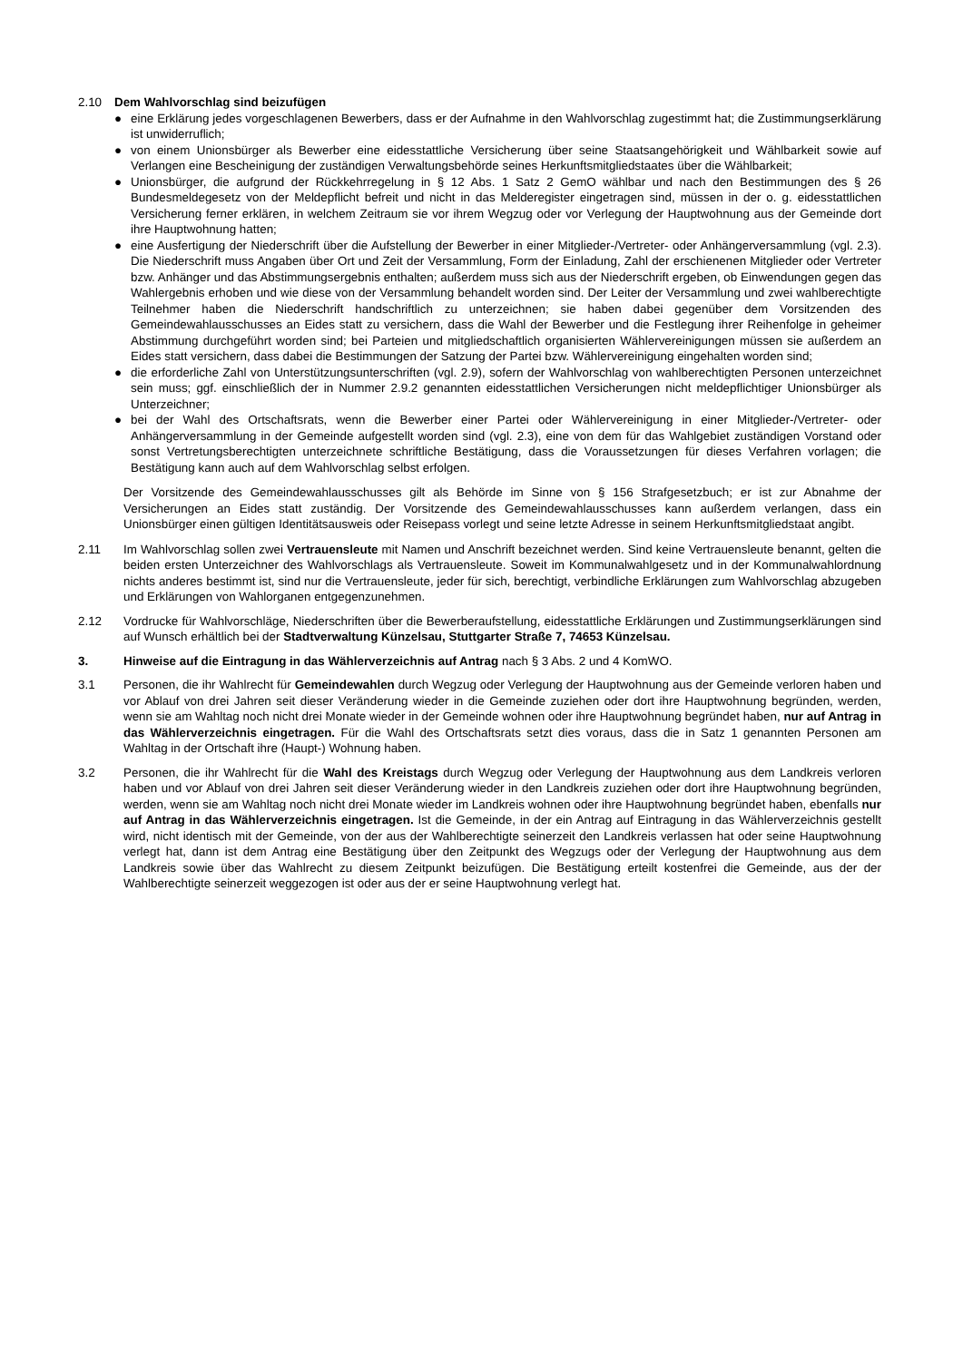2.10 Dem Wahlvorschlag sind beizufügen
● eine Erklärung jedes vorgeschlagenen Bewerbers, dass er der Aufnahme in den Wahlvorschlag zugestimmt hat; die Zustimmungserklärung ist unwiderruflich;
● von einem Unionsbürger als Bewerber eine eidesstattliche Versicherung über seine Staatsangehörigkeit und Wählbarkeit sowie auf Verlangen eine Bescheinigung der zuständigen Verwaltungsbehörde seines Herkunftsmitgliedstaates über die Wählbarkeit;
● Unionsbürger, die aufgrund der Rückkehrregelung in § 12 Abs. 1 Satz 2 GemO wählbar und nach den Bestimmungen des § 26 Bundesmeldegesetz von der Meldepflicht befreit und nicht in das Melderegister eingetragen sind, müssen in der o. g. eidesstattlichen Versicherung ferner erklären, in welchem Zeitraum sie vor ihrem Wegzug oder vor Verlegung der Hauptwohnung aus der Gemeinde dort ihre Hauptwohnung hatten;
● eine Ausfertigung der Niederschrift über die Aufstellung der Bewerber in einer Mitglieder-/Vertreter- oder Anhängerversammlung (vgl. 2.3). Die Niederschrift muss Angaben über Ort und Zeit der Versammlung, Form der Einladung, Zahl der erschienenen Mitglieder oder Vertreter bzw. Anhänger und das Abstimmungsergebnis enthalten; außerdem muss sich aus der Niederschrift ergeben, ob Einwendungen gegen das Wahlergebnis erhoben und wie diese von der Versammlung behandelt worden sind. Der Leiter der Versammlung und zwei wahlberechtigte Teilnehmer haben die Niederschrift handschriftlich zu unterzeichnen; sie haben dabei gegenüber dem Vorsitzenden des Gemeindewahlausschusses an Eides statt zu versichern, dass die Wahl der Bewerber und die Festlegung ihrer Reihenfolge in geheimer Abstimmung durchgeführt worden sind; bei Parteien und mitgliedschaftlich organisierten Wählervereinigungen müssen sie außerdem an Eides statt versichern, dass dabei die Bestimmungen der Satzung der Partei bzw. Wählervereinigung eingehalten worden sind;
● die erforderliche Zahl von Unterstützungsunterschriften (vgl. 2.9), sofern der Wahlvorschlag von wahlberechtigten Personen unterzeichnet sein muss; ggf. einschließlich der in Nummer 2.9.2 genannten eidesstattlichen Versicherungen nicht meldepflichtiger Unionsbürger als Unterzeichner;
● bei der Wahl des Ortschaftsrats, wenn die Bewerber einer Partei oder Wählervereinigung in einer Mitglieder-/Vertreter- oder Anhängerversammlung in der Gemeinde aufgestellt worden sind (vgl. 2.3), eine von dem für das Wahlgebiet zuständigen Vorstand oder sonst Vertretungsberechtigten unterzeichnete schriftliche Bestätigung, dass die Voraussetzungen für dieses Verfahren vorlagen; die Bestätigung kann auch auf dem Wahlvorschlag selbst erfolgen.
Der Vorsitzende des Gemeindewahlausschusses gilt als Behörde im Sinne von § 156 Strafgesetzbuch; er ist zur Abnahme der Versicherungen an Eides statt zuständig. Der Vorsitzende des Gemeindewahlausschusses kann außerdem verlangen, dass ein Unionsbürger einen gültigen Identitätsausweis oder Reisepass vorlegt und seine letzte Adresse in seinem Herkunftsmitgliedstaat angibt.
2.11 Im Wahlvorschlag sollen zwei Vertrauensleute mit Namen und Anschrift bezeichnet werden. Sind keine Vertrauensleute benannt, gelten die beiden ersten Unterzeichner des Wahlvorschlags als Vertrauensleute. Soweit im Kommunalwahlgesetz und in der Kommunalwahlordnung nichts anderes bestimmt ist, sind nur die Vertrauensleute, jeder für sich, berechtigt, verbindliche Erklärungen zum Wahlvorschlag abzugeben und Erklärungen von Wahlorganen entgegenzunehmen.
2.12 Vordrucke für Wahlvorschläge, Niederschriften über die Bewerberaufstellung, eidesstattliche Erklärungen und Zustimmungserklärungen sind auf Wunsch erhältlich bei der Stadtverwaltung Künzelsau, Stuttgarter Straße 7, 74653 Künzelsau.
3. Hinweise auf die Eintragung in das Wählerverzeichnis auf Antrag nach § 3 Abs. 2 und 4 KomWO.
3.1 Personen, die ihr Wahlrecht für Gemeindewahlen durch Wegzug oder Verlegung der Hauptwohnung aus der Gemeinde verloren haben und vor Ablauf von drei Jahren seit dieser Veränderung wieder in die Gemeinde zuziehen oder dort ihre Hauptwohnung begründen, werden, wenn sie am Wahltag noch nicht drei Monate wieder in der Gemeinde wohnen oder ihre Hauptwohnung begründet haben, nur auf Antrag in das Wählerverzeichnis eingetragen. Für die Wahl des Ortschaftsrats setzt dies voraus, dass die in Satz 1 genannten Personen am Wahltag in der Ortschaft ihre (Haupt-) Wohnung haben.
3.2 Personen, die ihr Wahlrecht für die Wahl des Kreistags durch Wegzug oder Verlegung der Hauptwohnung aus dem Landkreis verloren haben und vor Ablauf von drei Jahren seit dieser Veränderung wieder in den Landkreis zuziehen oder dort ihre Hauptwohnung begründen, werden, wenn sie am Wahltag noch nicht drei Monate wieder im Landkreis wohnen oder ihre Hauptwohnung begründet haben, ebenfalls nur auf Antrag in das Wählerverzeichnis eingetragen. Ist die Gemeinde, in der ein Antrag auf Eintragung in das Wählerverzeichnis gestellt wird, nicht identisch mit der Gemeinde, von der aus der Wahlberechtigte seinerzeit den Landkreis verlassen hat oder seine Hauptwohnung verlegt hat, dann ist dem Antrag eine Bestätigung über den Zeitpunkt des Wegzugs oder der Verlegung der Hauptwohnung aus dem Landkreis sowie über das Wahlrecht zu diesem Zeitpunkt beizufügen. Die Bestätigung erteilt kostenfrei die Gemeinde, aus der der Wahlberechtigte seinerzeit weggezogen ist oder aus der er seine Hauptwohnung verlegt hat.